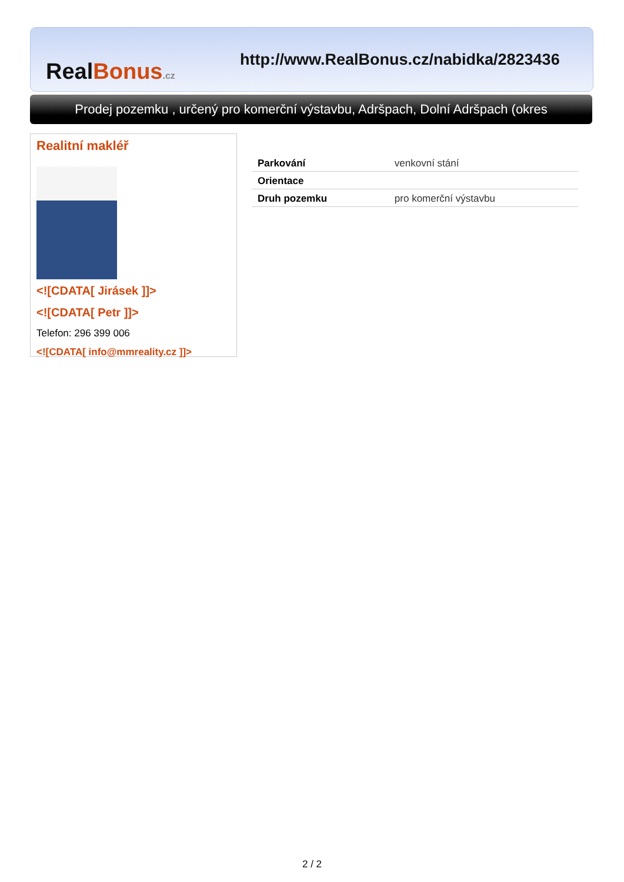RealBonus.cz
http://www.RealBonus.cz/nabidka/2823436
Prodej pozemku , určený pro komerční výstavbu, Adršpach, Dolní Adršpach (okres
Realitní makléř
<![CDATA[ Jirásek ]]>
<![CDATA[ Petr ]]>
Telefon: 296 399 006
<![CDATA[ info@mmreality.cz ]]>
| Parkování | venkovní stání |
| Orientace | |
| Druh pozemku | pro komerční výstavbu |
2 / 2